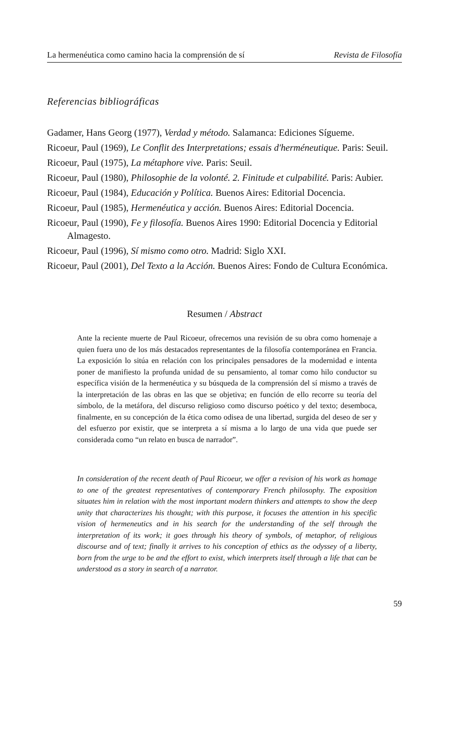La hermenéutica como camino hacia la comprensión de sí Revista de Filosofía
Referencias bibliográficas
Gadamer, Hans Georg (1977), Verdad y método. Salamanca: Ediciones Sígueme.
Ricoeur, Paul (1969), Le Conflit des Interpretations; essais d'herméneutique. Paris: Seuil.
Ricoeur, Paul (1975), La métaphore vive. Paris: Seuil.
Ricoeur, Paul (1980), Philosophie de la volonté. 2. Finitude et culpabilité. Paris: Aubier.
Ricoeur, Paul (1984), Educación y Política. Buenos Aires: Editorial Docencia.
Ricoeur, Paul (1985), Hermenéutica y acción. Buenos Aires: Editorial Docencia.
Ricoeur, Paul (1990), Fe y filosofía. Buenos Aires 1990: Editorial Docencia y Editorial Almagesto.
Ricoeur, Paul (1996), Sí mismo como otro. Madrid: Siglo XXI.
Ricoeur, Paul (2001), Del Texto a la Acción. Buenos Aires: Fondo de Cultura Económica.
Resumen / Abstract
Ante la reciente muerte de Paul Ricoeur, ofrecemos una revisión de su obra como homenaje a quien fuera uno de los más destacados representantes de la filosofía contemporánea en Francia. La exposición lo sitúa en relación con los principales pensadores de la modernidad e intenta poner de manifiesto la profunda unidad de su pensamiento, al tomar como hilo conductor su específica visión de la hermenéutica y su búsqueda de la comprensión del sí mismo a través de la interpretación de las obras en las que se objetiva; en función de ello recorre su teoría del símbolo, de la metáfora, del discurso religioso como discurso poético y del texto; desemboca, finalmente, en su concepción de la ética como odisea de una libertad, surgida del deseo de ser y del esfuerzo por existir, que se interpreta a sí misma a lo largo de una vida que puede ser considerada como “un relato en busca de narrador”.
In consideration of the recent death of Paul Ricoeur, we offer a revision of his work as homage to one of the greatest representatives of contemporary French philosophy. The exposition situates him in relation with the most important modern thinkers and attempts to show the deep unity that characterizes his thought; with this purpose, it focuses the attention in his specific vision of hermeneutics and in his search for the understanding of the self through the interpretation of its work; it goes through his theory of symbols, of metaphor, of religious discourse and of text; finally it arrives to his conception of ethics as the odyssey of a liberty, born from the urge to be and the effort to exist, which interprets itself through a life that can be understood as a story in search of a narrator.
59